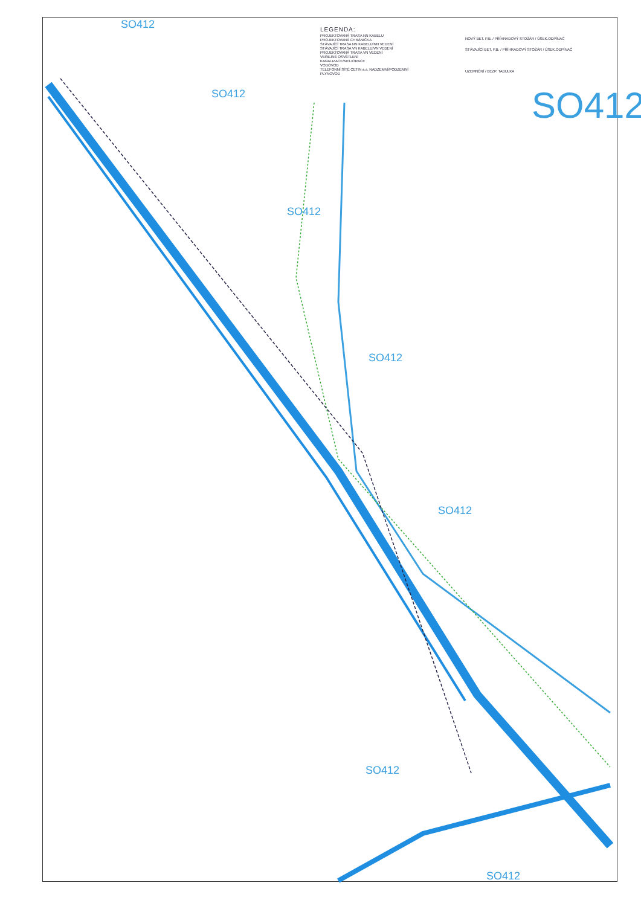LEGENDA:
PROJEKTOVANÁ TRASA NN KABELU
PROJEKTOVANÁ CHRÁNIČKA
STÁVAJÍCÍ TRASA NN KABELU/NN VEDENÍ
STÁVAJÍCÍ TRASA VN KABELU/VN VEDENÍ
PROJEKTOVANÁ TRASA VN VEDENÍ
VEŘEJNÉ OSVĚTLENÍ
KANALIZACE/MELIORACE
VODOVOD
TELEFONNÍ SÍTĚ CETIN a.s. NADZEMNÍ/PODZEMNÍ
PLYNOVOD
NOVÝ BET. P.B. / PŘÍHRADOVÝ STOŽÁR / ÚSEK.ODPÍNAČ
STÁVAJÍCÍ BET. P.B. / PŘÍHRADOVÝ STOŽÁR / ÚSEK.ODPÍNAČ
UZEMNĚNÍ / BEZP. TABULKA
SO412
SO412
SO412
SO412
SO412
SO412
SO412
SO412